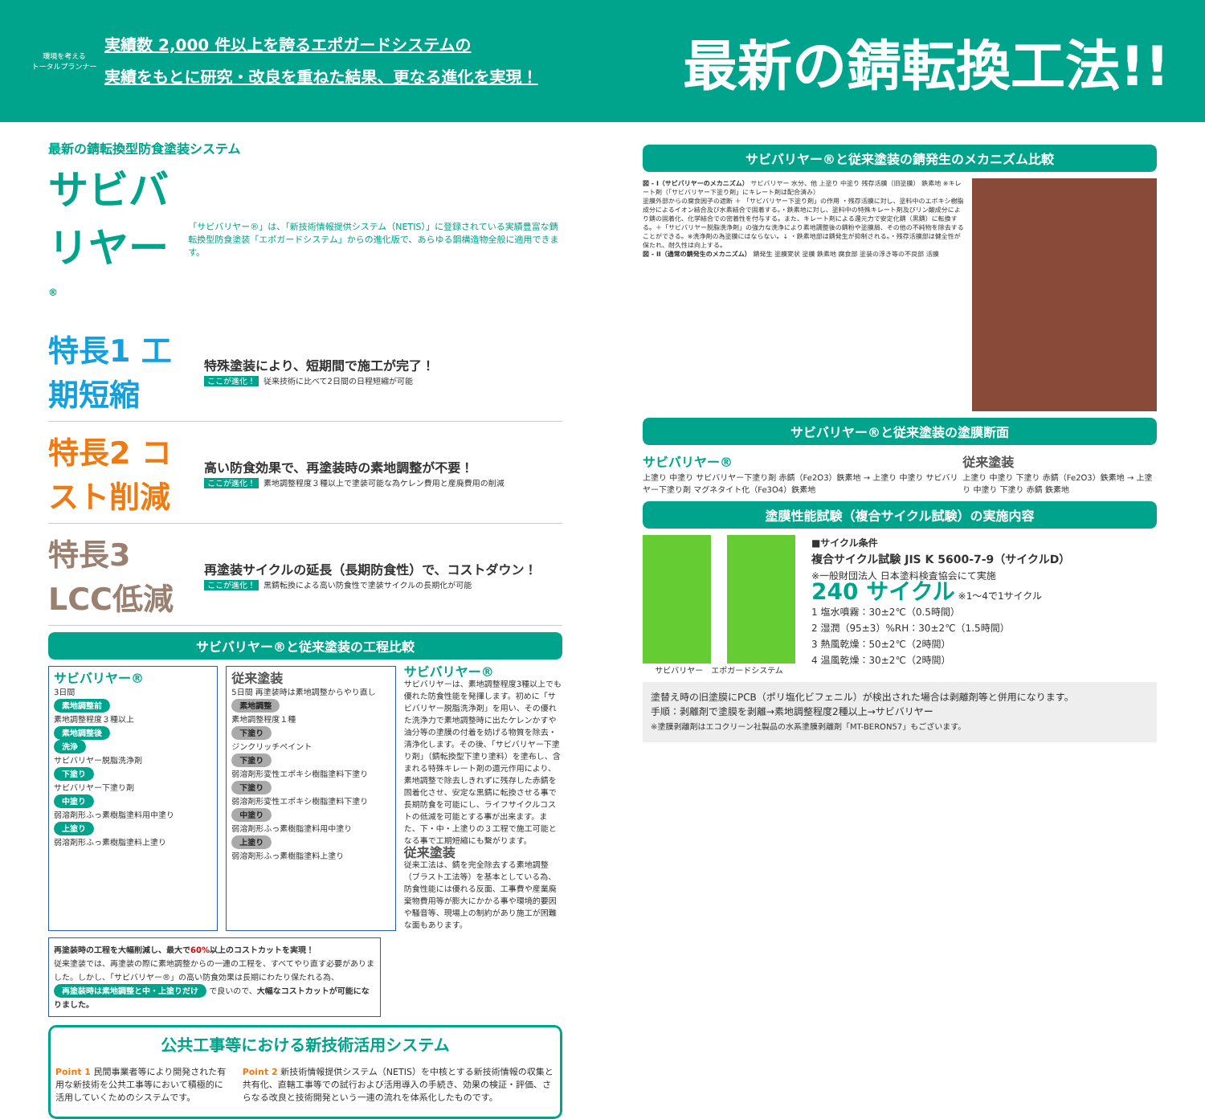環境を考える
トータルプランナー
実績数 2,000 件以上を誇るエポガードシステムの
実績をもとに研究・改良を重ねた結果、更なる進化を実現！
最新の錆転換工法!!
最新の錆転換型防食塗装システム
サビバリヤー<sup>®</sup>
「サビバリヤー®」は、「新技術情報提供システム（NETIS）」に登録されている実績豊富な錆転換型防食塗装「エポガードシステム」からの進化版で、あらゆる鋼構造物全般に適用できます。
特長1 工期短縮
特殊塗装により、短期間で施工が完了！
ここが進化！ 従来技術に比べて2日間の日程短縮が可能
特長2 コスト削減
高い防食効果で、再塗装時の素地調整が不要！
ここが進化！ 素地調整程度３種以上で塗装可能な為ケレン費用と産廃費用の削減
特長3 LCC低減
再塗装サイクルの延長（長期防食性）で、コストダウン！
ここが進化！ 黒錆転換による高い防食性で塗装サイクルの長期化が可能
サビバリヤー®と従来塗装の工程比較
サビバリヤー®
3日間
素地調整前
素地調整程度３種以上
素地調整後
洗浄
サビバリヤー脱脂洗浄剤
下塗り
サビバリヤー下塗り剤
中塗り
弱溶剤形ふっ素樹脂塗料用中塗り
上塗り
弱溶剤形ふっ素樹脂塗料上塗り
従来塗装
5日間 再塗装時は素地調整からやり直し
素地調整
素地調整程度１種
下塗り
ジンクリッチペイント
下塗り
弱溶剤形変性エポキシ樹脂塗料下塗り
下塗り
弱溶剤形変性エポキシ樹脂塗料下塗り
中塗り
弱溶剤形ふっ素樹脂塗料用中塗り
上塗り
弱溶剤形ふっ素樹脂塗料上塗り
サビバリヤー®
サビバリヤーは、素地調整程度3種以上でも優れた防食性能を発揮します。初めに「サビバリヤー脱脂洗浄剤」を用い、その優れた洗浄力で素地調整時に出たケレンかすや油分等の塗膜の付着を妨げる物質を除去・清浄化します。その後、「サビバリヤー下塗り剤」（錆転換型下塗り塗料）を塗布し、含まれる特殊キレート剤の還元作用により、素地調整で除去しきれずに残存した赤錆を固着化させ、安定な黒錆に転換させる事で長期防食を可能にし、ライフサイクルコストの低減を可能とする事が出来ます。また、下・中・上塗りの３工程で施工可能となる事で工期短縮にも繋がります。
従来塗装
従来工法は、錆を完全除去する素地調整（ブラスト工法等）を基本としている為、防食性能には優れる反面、工事費や産業廃棄物費用等が膨大にかかる事や環境的要因や騒音等、現場上の制約があり施工が困難な面もあります。
再塗装時の工程を大幅削減し、最大で60% 以上のコストカットを実現！
従来塗装では、再塗装の際に素地調整からの一連の工程を、すべてやり直す必要がありました。しかし、「サビバリヤー®」の高い防食効果は長期にわたり保たれる為、 再塗装時は素地調整と中・上塗りだけ で良いので、大幅なコストカットが可能になりました。
公共工事等における新技術活用システム
Point 1 民間事業者等により開発された有用な新技術を公共工事等において積極的に活用していくためのシステムです。
Point 2 新技術情報提供システム（NETIS）を中核とする新技術情報の収集と共有化、直轄工事等での試行および活用導入の手続き、効果の検証・評価、さらなる改良と技術開発という一連の流れを体系化したものです。
サビバリヤー®と従来塗装の錆発生のメカニズム比較
図 - I（サビバリヤーのメカニズム） サビバリヤー 水分、他 上塗り 中塗り 残存活膜（旧塗膜） 鉄素地 ※キレート剤（「サビバリヤー下塗り剤」にキレート剤は配合済み）
塗膜外部からの腐食因子の遮断 ＋ 「サビバリヤー下塗り剤」の作用 ・残存活膜に対し、塗料中のエポキシ樹脂成分によるイオン結合及び水素結合で固着する。・鉄素地に対し、塗料中の特殊キレート剤及びリン酸成分により錆の固着化、化学結合での密着性を付与する。また、キレート剤による還元力で安定化錆（黒錆）に転換する。＋「サビバリヤー脱脂洗浄剤」の強力な洗浄により素地調整後の錆粉や塗膜屑、その他の不純物を除去することができる。※洗浄剤の為塗膜にはならない。↓ ・鉄素地部は錆発生が抑制される。・残存活膜部は健全性が保たれ、耐久性は向上する。
図 - II（通常の錆発生のメカニズム） 錆発生 塗膜変状 塗膜 鉄素地 腐食部 塗装の浮き等の不良部 活膜
サビバリヤー®と従来塗装の塗膜断面
サビバリヤー®
上塗り 中塗り サビバリヤー下塗り剤 赤錆（Fe2O3）鉄素地 → 上塗り 中塗り サビバリヤー下塗り剤 マグネタイト化（Fe3O4）鉄素地
従来塗装
上塗り 中塗り 下塗り 赤錆（Fe2O3）鉄素地 → 上塗り 中塗り 下塗り 赤錆 鉄素地
塗膜性能試験（複合サイクル試験）の実施内容
サビバリヤー　エポガードシステム
■サイクル条件
複合サイクル試験 JIS K 5600-7-9（サイクルD）
※一般財団法人 日本塗料検査協会にて実施
240 サイクル ※1〜4で1サイクル
1 塩水噴霧：30±2℃（0.5時間）
2 湿潤（95±3）%RH：30±2℃（1.5時間）
3 熱風乾燥：50±2℃（2時間）
4 温風乾燥：30±2℃（2時間）
塗替え時の旧塗膜にPCB（ポリ塩化ビフェニル）が検出された場合は剥離剤等と併用になります。
手順：剥離剤で塗膜を剥離→素地調整程度2種以上→サビバリヤー
※塗膜剥離剤はエコクリーン社製品の水系塗膜剥離剤「MT-BERON57」もございます。